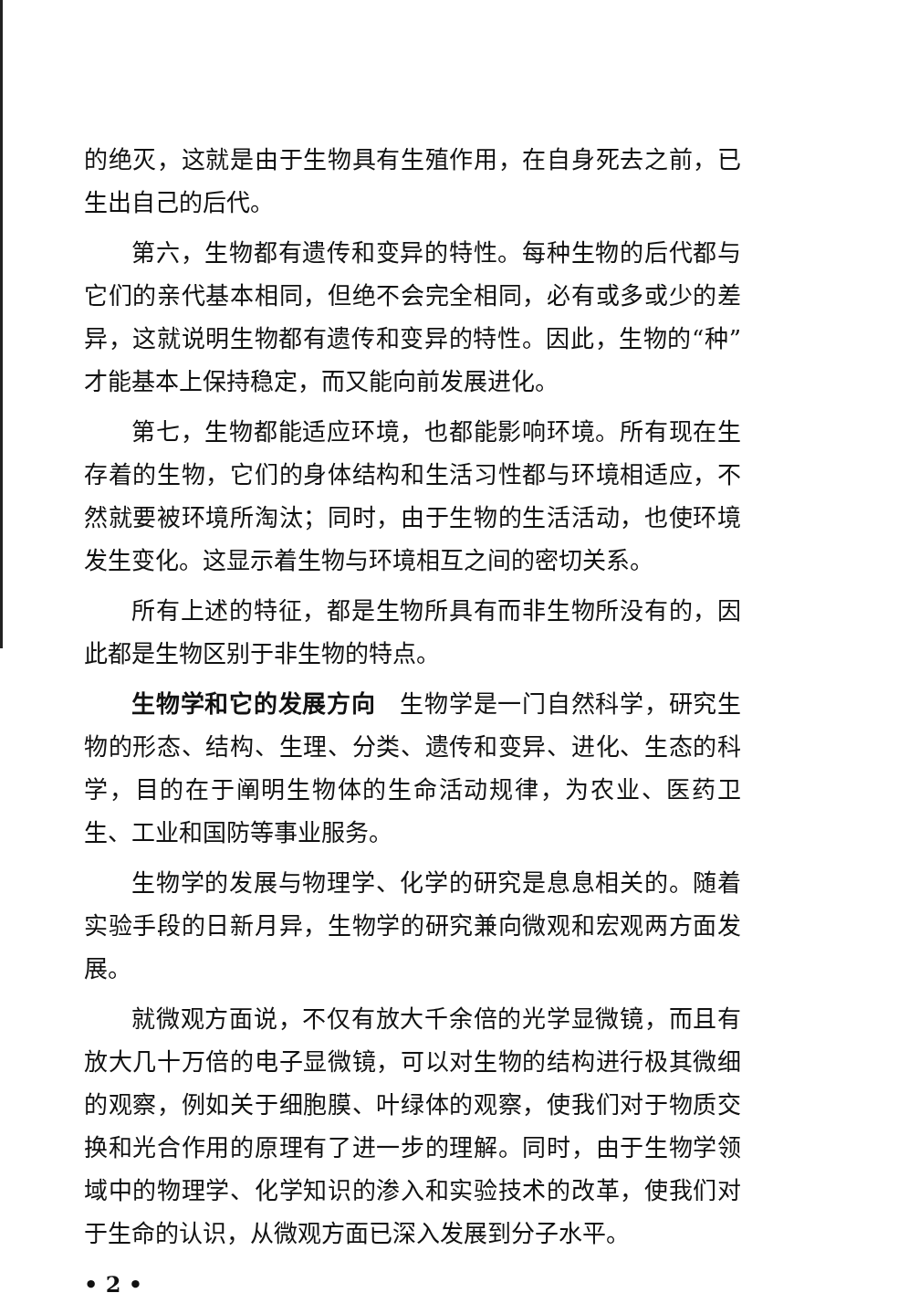的绝灭，这就是由于生物具有生殖作用，在自身死去之前，已生出自己的后代。
第六，生物都有遗传和变异的特性。每种生物的后代都与它们的亲代基本相同，但绝不会完全相同，必有或多或少的差异，这就说明生物都有遗传和变异的特性。因此，生物的“种”才能基本上保持稳定，而又能向前发展进化。
第七，生物都能适应环境，也都能影响环境。所有现在生存着的生物，它们的身体结构和生活习性都与环境相适应，不然就要被环境所淘汰；同时，由于生物的生活活动，也使环境发生变化。这显示着生物与环境相互之间的密切关系。
所有上述的特征，都是生物所具有而非生物所没有的，因此都是生物区别于非生物的特点。
生物学和它的发展方向　生物学是一门自然科学，研究生物的形态、结构、生理、分类、遗传和变异、进化、生态的科学，目的在于阐明生物体的生命活动规律，为农业、医药卫生、工业和国防等事业服务。
生物学的发展与物理学、化学的研究是息息相关的。随着实验手段的日新月异，生物学的研究兼向微观和宏观两方面发展。
就微观方面说，不仅有放大千余倍的光学显微镜，而且有放大几十万倍的电子显微镜，可以对生物的结构进行极其微细的观察，例如关于细胞膜、叶绿体的观察，使我们对于物质交换和光合作用的原理有了进一步的理解。同时，由于生物学领域中的物理学、化学知识的渗入和实验技术的改革，使我们对于生命的认识，从微观方面已深入发展到分子水平。
• 2 •